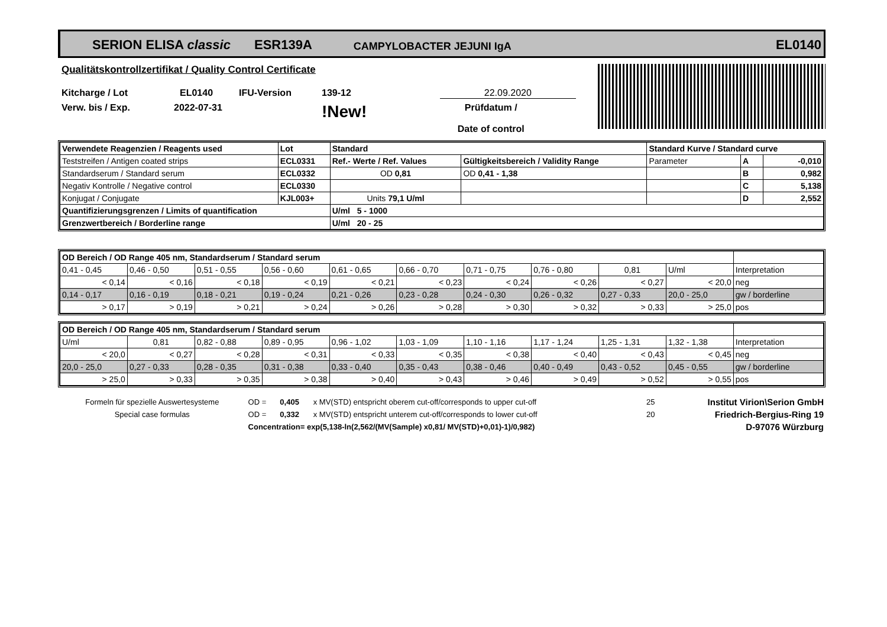SERION ELISA classic ESR139A CAMPYLOBACTER JEJUNI IgA EL0140
Qualitätskontrollzertifikat / Quality Control Certificate
Kitcharge / Lot EL0140 IFU-Version 139-12 22.09.2020
Verw. bis / Exp. 2022-07-31!New! Prüfdatum /
Date of control
| Verwendete Reagenzien / Reagents used | Lot | Standard | | Standard Kurve / Standard curve | | |
| Teststreifen / Antigen coated strips | ECL0331 | Ref.- Werte / Ref. Values | Gültigkeitsbereich / Validity Range | Parameter | A | -0,010 |
| Standardserum / Standard serum | ECL0332 | OD 0,81 | OD 0,41 - 1,38 | | B | 0,982 |
| Negativ Kontrolle / Negative control | ECL0330 | | | | C | 5,138 |
| Konjugat / Conjugate | KJL003+ | Units 79,1 U/ml | | | D | 2,552 |
| Quantifizierungsgrenzen / Limits of quantification | | U/ml 5 - 1000 | | | | |
| Grenzwertbereich / Borderline range | | U/ml 20 - 25 | | | | |
| OD Bereich / OD Range 405 nm, Standardserum / Standard serum | | | | | | | | | | |
| 0,41 - 0,45 | 0,46 - 0,50 | 0,51 - 0,55 | 0,56 - 0,60 | 0,61 - 0,65 | 0,66 - 0,70 | 0,71 - 0,75 | 0,76 - 0,80 | 0,81 | U/ml | Interpretation |
| < 0,14 | < 0,16 | < 0,18 | < 0,19 | < 0,21 | < 0,23 | < 0,24 | < 0,26 | < 0,27 | < 20,0 | neg |
| 0,14 - 0,17 | 0,16 - 0,19 | 0,18 - 0,21 | 0,19 - 0,24 | 0,21 - 0,26 | 0,23 - 0,28 | 0,24 - 0,30 | 0,26 - 0,32 | 0,27 - 0,33 | 20,0 - 25,0 | gw / borderline |
| > 0,17 | > 0,19 | > 0,21 | > 0,24 | > 0,26 | > 0,28 | > 0,30 | > 0,32 | > 0,33 | > 25,0 | pos |
| OD Bereich / OD Range 405 nm, Standardserum / Standard serum | | | | | | | | | | |
| U/ml | 0,81 | 0,82 - 0,88 | 0,89 - 0,95 | 0,96 - 1,02 | 1,03 - 1,09 | 1,10 - 1,16 | 1,17 - 1,24 | 1,25 - 1,31 | 1,32 - 1,38 | Interpretation |
| < 20,0 | < 0,27 | < 0,28 | < 0,31 | < 0,33 | < 0,35 | < 0,38 | < 0,40 | < 0,43 | < 0,45 | neg |
| 20,0 - 25,0 | 0,27 - 0,33 | 0,28 - 0,35 | 0,31 - 0,38 | 0,33 - 0,40 | 0,35 - 0,43 | 0,38 - 0,46 | 0,40 - 0,49 | 0,43 - 0,52 | 0,45 - 0,55 | gw / borderline |
| > 25,0 | > 0,33 | > 0,35 | > 0,38 | > 0,40 | > 0,43 | > 0,46 | > 0,49 | > 0,52 | > 0,55 | pos |
| Formeln für spezielle Auswertesysteme | OD = | 0,405 | x MV(STD) entspricht oberem cut-off/corresponds to upper cut-off | 25 | Institut Virion\Serion GmbH |
| Special case formulas | OD = | 0,332 | x MV(STD) entspricht unterem cut-off/corresponds to lower cut-off | 20 | Friedrich-Bergius-Ring 19 |
| | Concentration= exp(5,138-ln(2,562/(MV(Sample) x0,81/ MV(STD)+0,01)-1)/0,982) | | | | D-97076 Würzburg |